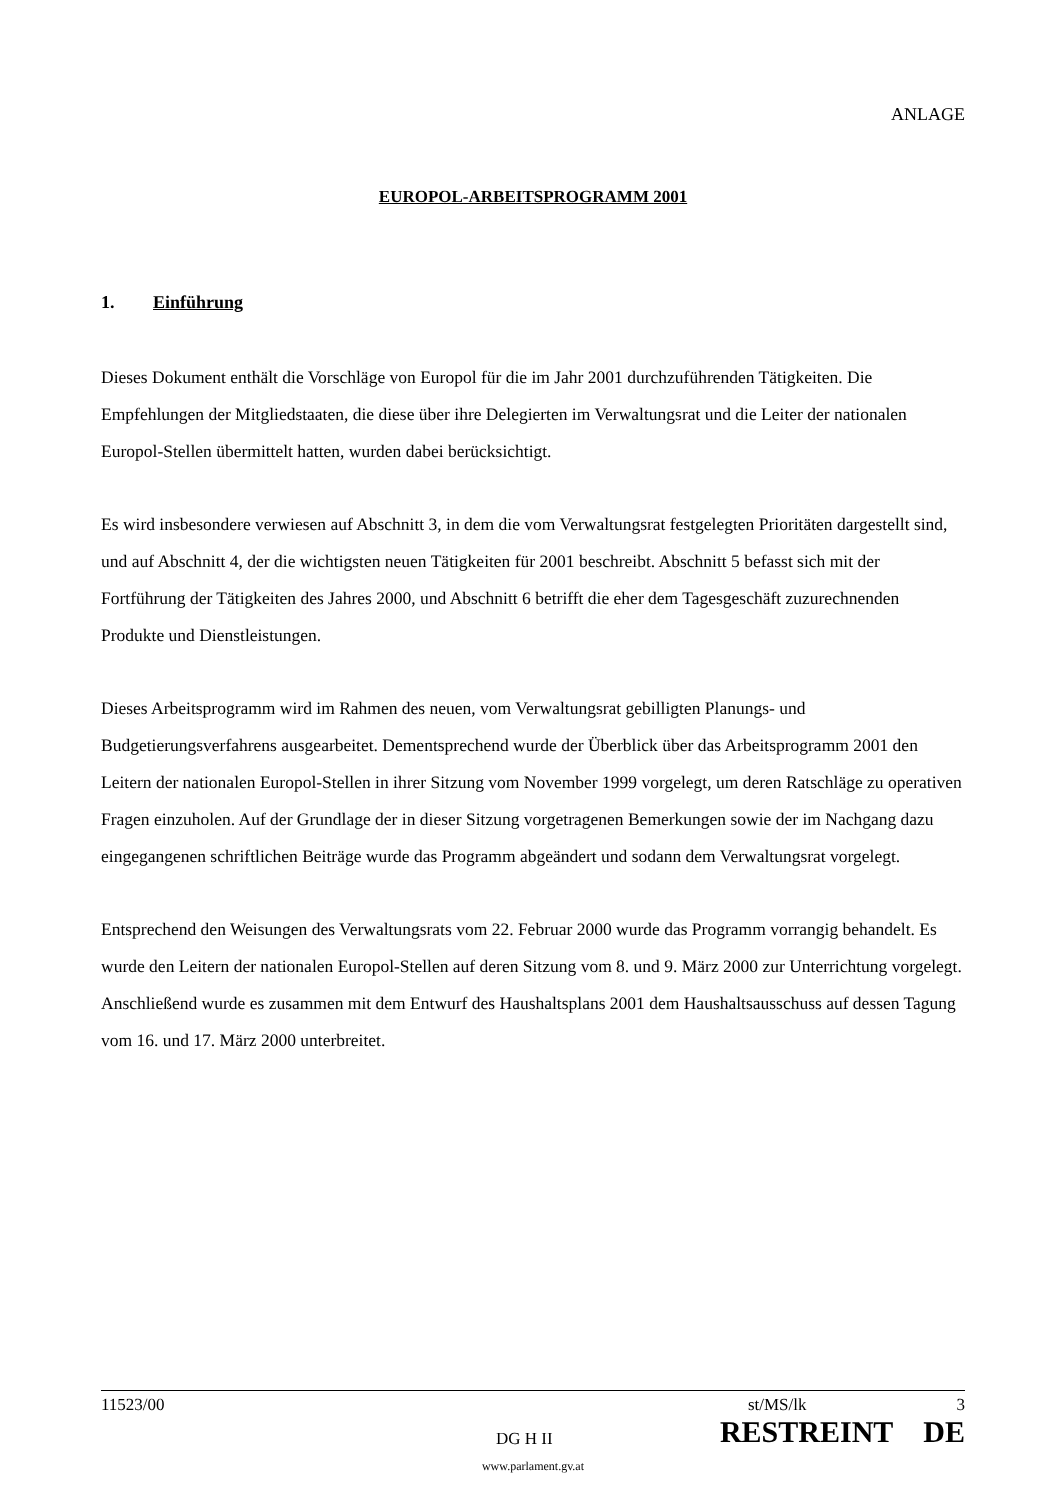ANLAGE
EUROPOL-ARBEITSPROGRAMM 2001
1. Einführung
Dieses Dokument enthält die Vorschläge von Europol für die im Jahr 2001 durchzuführenden Tätigkeiten. Die Empfehlungen der Mitgliedstaaten, die diese über ihre Delegierten im Verwaltungsrat und die Leiter der nationalen Europol-Stellen übermittelt hatten, wurden dabei berücksichtigt.
Es wird insbesondere verwiesen auf Abschnitt 3, in dem die vom Verwaltungsrat festgelegten Prioritäten dargestellt sind, und auf Abschnitt 4, der die wichtigsten neuen Tätigkeiten für 2001 beschreibt. Abschnitt 5 befasst sich mit der Fortführung der Tätigkeiten des Jahres 2000, und Abschnitt 6 betrifft die eher dem Tagesgeschäft zuzurechnenden Produkte und Dienstleistungen.
Dieses Arbeitsprogramm wird im Rahmen des neuen, vom Verwaltungsrat gebilligten Planungs- und Budgetierungsverfahrens ausgearbeitet. Dementsprechend wurde der Überblick über das Arbeitsprogramm 2001 den Leitern der nationalen Europol-Stellen in ihrer Sitzung vom November 1999 vorgelegt, um deren Ratschläge zu operativen Fragen einzuholen. Auf der Grundlage der in dieser Sitzung vorgetragenen Bemerkungen sowie der im Nachgang dazu eingegangenen schriftlichen Beiträge wurde das Programm abgeändert und sodann dem Verwaltungsrat vorgelegt.
Entsprechend den Weisungen des Verwaltungsrats vom 22. Februar 2000 wurde das Programm vorrangig behandelt. Es wurde den Leitern der nationalen Europol-Stellen auf deren Sitzung vom 8. und 9. März 2000 zur Unterrichtung vorgelegt. Anschließend wurde es zusammen mit dem Entwurf des Haushaltsplans 2001 dem Haushaltsausschuss auf dessen Tagung vom 16. und 17. März 2000 unterbreitet.
11523/00 st/MS/lk 3
DG H II RESTREINT DE
www.parlament.gv.at